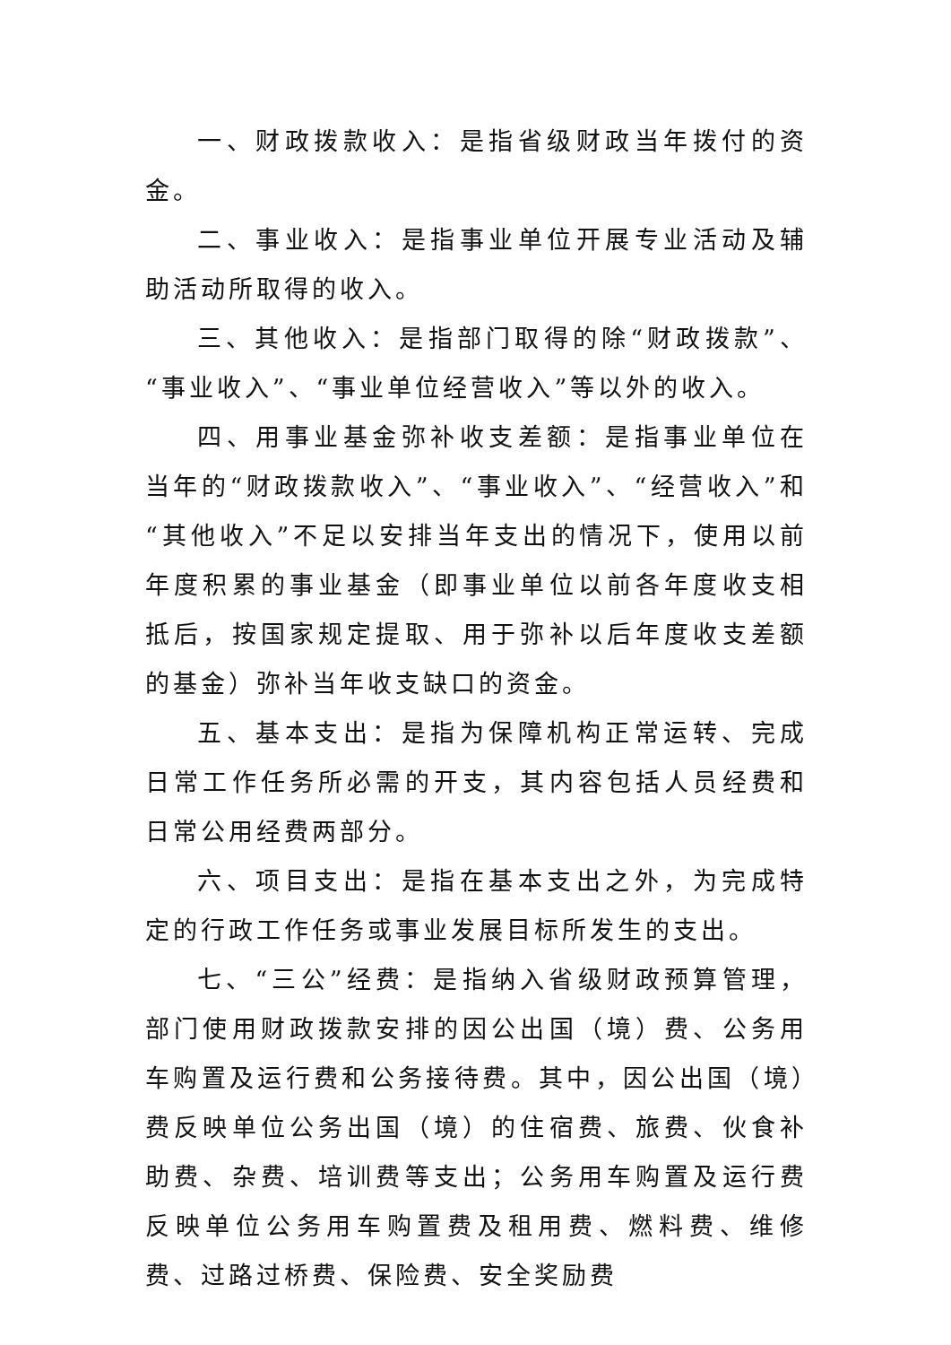一、财政拨款收入：是指省级财政当年拨付的资金。
二、事业收入：是指事业单位开展专业活动及辅助活动所取得的收入。
三、其他收入：是指部门取得的除“财政拨款”、“事业收入”、“事业单位经营收入”等以外的收入。
四、用事业基金弥补收支差额：是指事业单位在当年的“财政拨款收入”、“事业收入”、“经营收入”和“其他收入”不足以安排当年支出的情况下，使用以前年度积累的事业基金（即事业单位以前各年度收支相抵后，按国家规定提取、用于弥补以后年度收支差额的基金）弥补当年收支缺口的资金。
五、基本支出：是指为保障机构正常运转、完成日常工作任务所必需的开支，其内容包括人员经费和日常公用经费两部分。
六、项目支出：是指在基本支出之外，为完成特定的行政工作任务或事业发展目标所发生的支出。
七、“三公”经费：是指纳入省级财政预算管理，部门使用财政拨款安排的因公出国（境）费、公务用车购置及运行费和公务接待费。其中，因公出国（境）费反映单位公务出国（境）的住宿费、旅费、伙食补助费、杂费、培训费等支出；公务用车购置及运行费反映单位公务用车购置费及租用费、燃料费、维修费、过路过桥费、保险费、安全奖励费